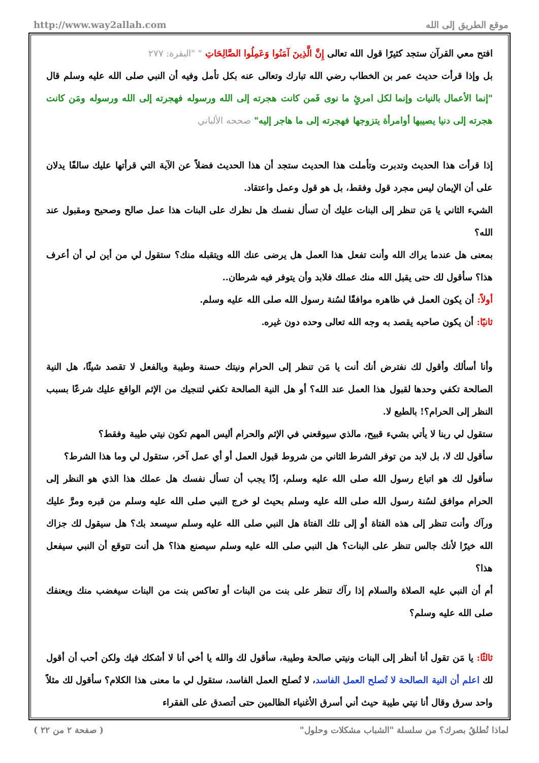http://www.way2allah.com موقع الطريق إلى الله
افتح معي القرآن ستجد كثيرًا قول الله تعالى إِنَّ الَّذِينَ آمَنُوا وَعَمِلُوا الصَّالِحَاتِ " "البقرة: ٢٧٧
بل وإذا قرأت حديث عمر بن الخطاب رضي الله تبارك وتعالى عنه بكل تأمل وفيه أن النبي صلى الله عليه وسلم قال "إنما الأعمال بالنيات وإنما لكل امرئٍ ما نوى فَمن كانت هجرته إلى الله ورسوله فهجرته إلى الله ورسوله ومَن كانت هجرته إلى دنيا يصيبها أوامرأة يتزوجها فهجرته إلى ما هاجر إليه" صححه الألباني
إذا قرأت هذا الحديث وتدبرت وتأملت هذا الحديث ستجد أن هذا الحديث فضلاً عن الآية التي قرأتها عليك سالفًا يدلان على أن الإيمان ليس مجرد قول وفقط، بل هو قول وعمل واعتقاد.
الشيء الثاني يا مَن تنظر إلى البنات عليك أن تسأل نفسك هل نظرك على البنات هذا عمل صالح وصحيح ومقبول عند الله؟
بمعنى هل عندما يراك الله وأنت تفعل هذا العمل هل يرضى عنك الله ويتقبله منك؟ ستقول لي من أين لي أن أعرف هذا؟ سأقول لك حتى يقبل الله منك عملك فلابد وأن يتوفر فيه شرطان..
أولاً: أن يكون العمل في ظاهره موافقًا لسُنة رسول الله صلى الله عليه وسلم.
ثانيًا: أن يكون صاحبه يقصد به وجه الله تعالى وحده دون غيره.
وأنا أسألك وأقول لك نفترض أنك أنت يا مَن تنظر إلى الحرام ونيتك حسنة وطيبة وبالفعل لا تقصد شيئًا، هل النية الصالحة تكفي وحدها لقبول هذا العمل عند الله؟ أو هل النية الصالحة تكفي لتنجيك من الإثم الواقع عليك شرعًا بسبب النظر إلى الحرام؟! بالطبع لا.
ستقول لي ربنا لا يأتي بشيء قبيح، مالذي سيوقعني في الإثم والحرام أليس المهم تكون نيتي طيبة وفقط؟
سأقول لك لا، بل لابد من توفر الشرط الثاني من شروط قبول العمل أو أي عمل آخر، ستقول لي وما هذا الشرط؟
سأقول لك هو اتباع رسول الله صلى الله عليه وسلم، إذًا يجب أن تسأل نفسك هل عملك هذا الذي هو النظر إلى الحرام موافق لسُنة رسول الله صلى الله عليه وسلم بحيث لو خرج النبي صلى الله عليه وسلم من قبره ومرَّ عليك ورآك وأنت تنظر إلى هذه الفتاة أو إلى تلك الفتاة هل النبي صلى الله عليه وسلم سيسعد بك؟ هل سيقول لك جزاك الله خيرًا لأنك جالس تنظر على البنات؟ هل النبي صلى الله عليه وسلم سيصنع هذا؟ هل أنت تتوقع أن النبي سيفعل هذا؟
أم أن النبي عليه الصلاة والسلام إذا رآك تنظر على بنت من البنات أو تعاكس بنت من البنات سيغضب منك ويعنفك صلى الله عليه وسلم؟
ثالثًا: يا مَن تقول أنا أنظر إلى البنات ونيتي صالحة وطيبة، سأقول لك والله يا أخي أنا لا أشكك فيك ولكن أحب أن أقول لك اعلم أن النية الصالحة لا تُصلح العمل الفاسد، لا تُصلح العمل الفاسد، ستقول لي ما معنى هذا الكلام؟ سأقول لك مثلاً واحد سرق وقال أنا نيتي طيبة حيث أني أسرق الأغنياء الظالمين حتى أتصدق على الفقراء
( صفحة ٢ من ٢٢ ) لماذا تُطلقُ بصرك؟ من سلسلة "الشباب مشكلات وحلول"